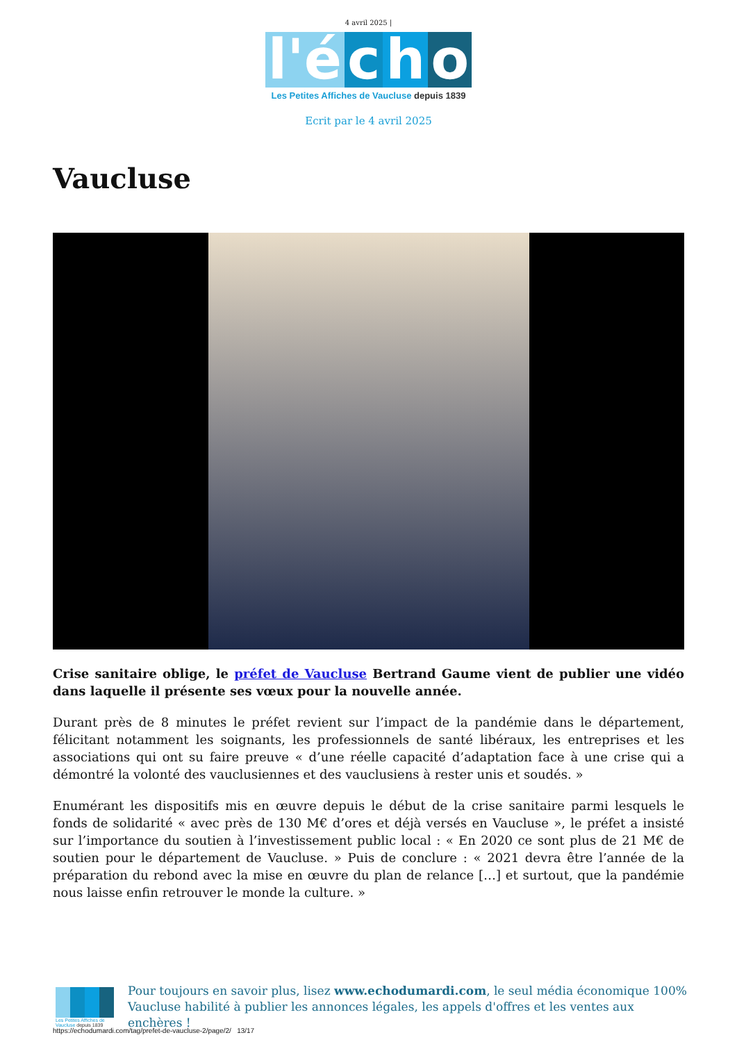4 avril 2025 |
l'é c h o
Les Petites Affiches de Vaucluse depuis 1839
Ecrit par le 4 avril 2025
Vaucluse
Crise sanitaire oblige, le préfet de Vaucluse Bertrand Gaume vient de publier une vidéo dans laquelle il présente ses vœux pour la nouvelle année.
Durant près de 8 minutes le préfet revient sur l’impact de la pandémie dans le département, félicitant notamment les soignants, les professionnels de santé libéraux, les entreprises et les associations qui ont su faire preuve « d’une réelle capacité d’adaptation face à une crise qui a démontré la volonté des vauclusiennes et des vauclusiens à rester unis et soudés. »
Enumérant les dispositifs mis en œuvre depuis le début de la crise sanitaire parmi lesquels le fonds de solidarité « avec près de 130 M€ d’ores et déjà versés en Vaucluse », le préfet a insisté sur l’importance du soutien à l’investissement public local : « En 2020 ce sont plus de 21 M€ de soutien pour le département de Vaucluse. » Puis de conclure : « 2021 devra être l’année de la préparation du rebond avec la mise en œuvre du plan de relance […] et surtout, que la pandémie nous laisse enfin retrouver le monde la culture. »
Les Petites Affiches de Vaucluse depuis 1839
Pour toujours en savoir plus, lisez www.echodumardi.com, le seul média économique 100% Vaucluse habilité à publier les annonces légales, les appels d'offres et les ventes aux enchères !
https://echodumardi.com/tag/prefet-de-vaucluse-2/page/2/ 13/17